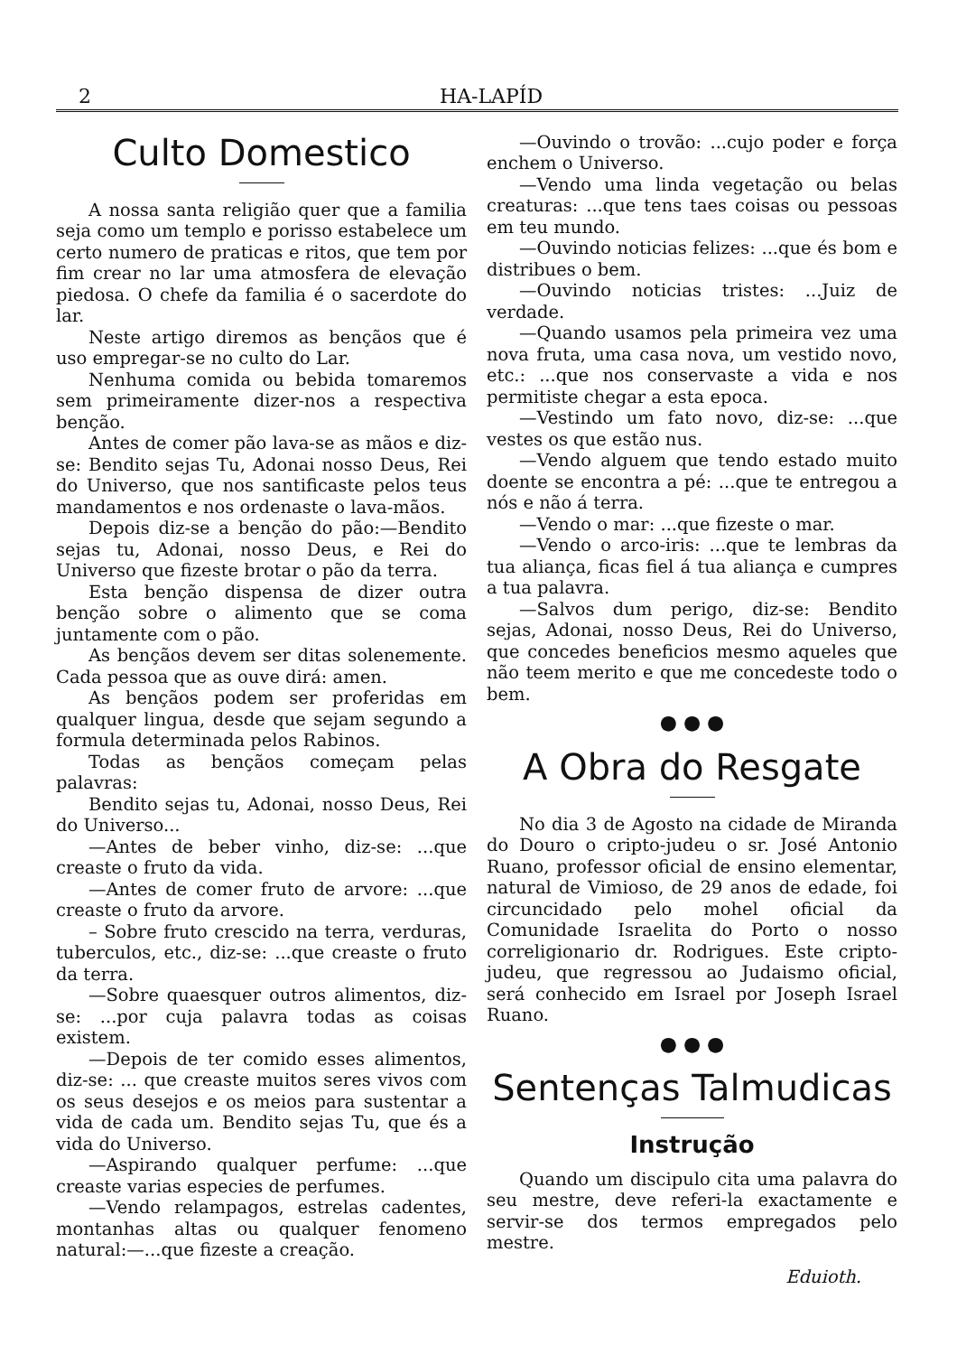2 HA-LAPÍD
Culto Domestico
A nossa santa religião quer que a familia seja como um templo e porisso estabelece um certo numero de praticas e ritos, que tem por fim crear no lar uma atmosfera de elevação piedosa. O chefe da familia é o sacerdote do lar.
Neste artigo diremos as bençãos que é uso empregar-se no culto do Lar.
Nenhuma comida ou bebida tomaremos sem primeiramente dizer-nos a respectiva benção.
Antes de comer pão lava-se as mãos e diz-se: Bendito sejas Tu, Adonai nosso Deus, Rei do Universo, que nos santificaste pelos teus mandamentos e nos ordenaste o lava-mãos.
Depois diz-se a benção do pão:—Bendito sejas tu, Adonai, nosso Deus, e Rei do Universo que fizeste brotar o pão da terra.
Esta benção dispensa de dizer outra benção sobre o alimento que se coma juntamente com o pão.
As bençãos devem ser ditas solenemente. Cada pessoa que as ouve dirá: amen.
As bençãos podem ser proferidas em qualquer lingua, desde que sejam segundo a formula determinada pelos Rabinos.
Todas as bençãos começam pelas palavras:
Bendito sejas tu, Adonai, nosso Deus, Rei do Universo...
—Antes de beber vinho, diz-se: ...que creaste o fruto da vida.
—Antes de comer fruto de arvore: ...que creaste o fruto da arvore.
– Sobre fruto crescido na terra, verduras, tuberculos, etc., diz-se: ...que creaste o fruto da terra.
—Sobre quaesquer outros alimentos, diz-se: ...por cuja palavra todas as coisas existem.
—Depois de ter comido esses alimentos, diz-se: ... que creaste muitos seres vivos com os seus desejos e os meios para sustentar a vida de cada um. Bendito sejas Tu, que és a vida do Universo.
—Aspirando qualquer perfume: ...que creaste varias especies de perfumes.
—Vendo relampagos, estrelas cadentes, montanhas altas ou qualquer fenomeno natural:—...que fizeste a creação.
—Ouvindo o trovão: ...cujo poder e força enchem o Universo.
—Vendo uma linda vegetação ou belas creaturas: ...que tens taes coisas ou pessoas em teu mundo.
—Ouvindo noticias felizes: ...que és bom e distribues o bem.
—Ouvindo noticias tristes: ...Juiz de verdade.
—Quando usamos pela primeira vez uma nova fruta, uma casa nova, um vestido novo, etc.: ...que nos conservaste a vida e nos permitiste chegar a esta epoca.
—Vestindo um fato novo, diz-se: ...que vestes os que estão nus.
—Vendo alguem que tendo estado muito doente se encontra a pé: ...que te entregou a nós e não á terra.
—Vendo o mar: ...que fizeste o mar.
—Vendo o arco-iris: ...que te lembras da tua aliança, ficas fiel á tua aliança e cumpres a tua palavra.
—Salvos dum perigo, diz-se: Bendito sejas, Adonai, nosso Deus, Rei do Universo, que concedes beneficios mesmo aqueles que não teem merito e que me concedeste todo o bem.
● ● ●
A Obra do Resgate
No dia 3 de Agosto na cidade de Miranda do Douro o cripto-judeu o sr. José Antonio Ruano, professor oficial de ensino elementar, natural de Vimioso, de 29 anos de edade, foi circuncidado pelo mohel oficial da Comunidade Israelita do Porto o nosso correligionario dr. Rodrigues. Este cripto-judeu, que regressou ao Judaismo oficial, será conhecido em Israel por Joseph Israel Ruano.
● ● ●
Sentenças Talmudicas
Instrução
Quando um discipulo cita uma palavra do seu mestre, deve referi-la exactamente e servir-se dos termos empregados pelo mestre.
Eduioth.